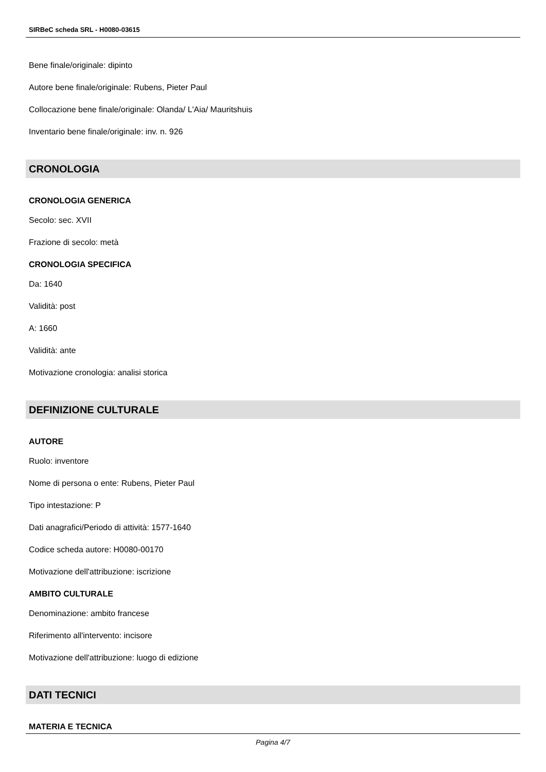SIRBeC scheda SRL - H0080-03615
Bene finale/originale: dipinto
Autore bene finale/originale: Rubens, Pieter Paul
Collocazione bene finale/originale: Olanda/ L'Aia/ Mauritshuis
Inventario bene finale/originale: inv. n. 926
CRONOLOGIA
CRONOLOGIA GENERICA
Secolo: sec. XVII
Frazione di secolo: metà
CRONOLOGIA SPECIFICA
Da: 1640
Validità: post
A: 1660
Validità: ante
Motivazione cronologia: analisi storica
DEFINIZIONE CULTURALE
AUTORE
Ruolo: inventore
Nome di persona o ente: Rubens, Pieter Paul
Tipo intestazione: P
Dati anagrafici/Periodo di attività: 1577-1640
Codice scheda autore: H0080-00170
Motivazione dell'attribuzione: iscrizione
AMBITO CULTURALE
Denominazione: ambito francese
Riferimento all'intervento: incisore
Motivazione dell'attribuzione: luogo di edizione
DATI TECNICI
MATERIA E TECNICA
Pagina 4/7